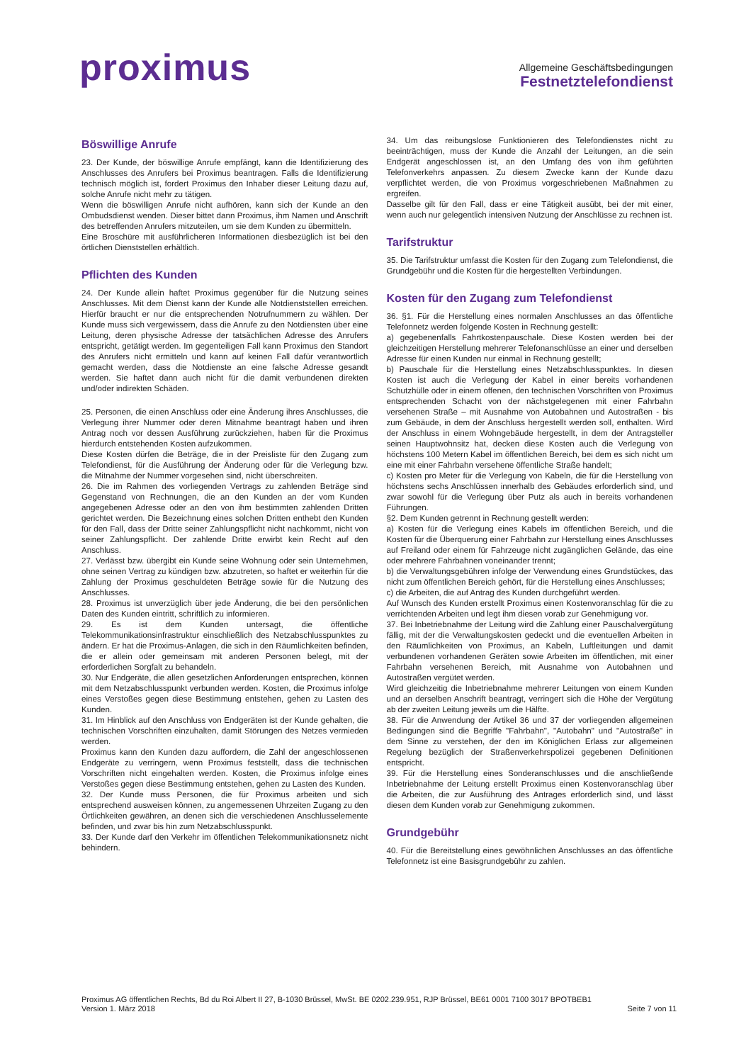proximus
Allgemeine Geschäftsbedingungen
Festnetztelefondienst
Böswillige Anrufe
23. Der Kunde, der böswillige Anrufe empfängt, kann die Identifizierung des Anschlusses des Anrufers bei Proximus beantragen. Falls die Identifizierung technisch möglich ist, fordert Proximus den Inhaber dieser Leitung dazu auf, solche Anrufe nicht mehr zu tätigen.
Wenn die böswilligen Anrufe nicht aufhören, kann sich der Kunde an den Ombudsdienst wenden. Dieser bittet dann Proximus, ihm Namen und Anschrift des betreffenden Anrufers mitzuteilen, um sie dem Kunden zu übermitteln.
Eine Broschüre mit ausführlicheren Informationen diesbezüglich ist bei den örtlichen Dienststellen erhältlich.
Pflichten des Kunden
24. Der Kunde allein haftet Proximus gegenüber für die Nutzung seines Anschlusses. Mit dem Dienst kann der Kunde alle Notdienststellen erreichen. Hierfür braucht er nur die entsprechenden Notrufnummern zu wählen. Der Kunde muss sich vergewissern, dass die Anrufe zu den Notdiensten über eine Leitung, deren physische Adresse der tatsächlichen Adresse des Anrufers entspricht, getätigt werden. Im gegenteiligen Fall kann Proximus den Standort des Anrufers nicht ermitteln und kann auf keinen Fall dafür verantwortlich gemacht werden, dass die Notdienste an eine falsche Adresse gesandt werden. Sie haftet dann auch nicht für die damit verbundenen direkten und/oder indirekten Schäden.
25. Personen, die einen Anschluss oder eine Änderung ihres Anschlusses, die Verlegung ihrer Nummer oder deren Mitnahme beantragt haben und ihren Antrag noch vor dessen Ausführung zurückziehen, haben für die Proximus hierdurch entstehenden Kosten aufzukommen.
Diese Kosten dürfen die Beträge, die in der Preisliste für den Zugang zum Telefondienst, für die Ausführung der Änderung oder für die Verlegung bzw. die Mitnahme der Nummer vorgesehen sind, nicht überschreiten.
26. Die im Rahmen des vorliegenden Vertrags zu zahlenden Beträge sind Gegenstand von Rechnungen, die an den Kunden an der vom Kunden angegebenen Adresse oder an den von ihm bestimmten zahlenden Dritten gerichtet werden. Die Bezeichnung eines solchen Dritten enthebt den Kunden für den Fall, dass der Dritte seiner Zahlungspflicht nicht nachkommt, nicht von seiner Zahlungspflicht. Der zahlende Dritte erwirbt kein Recht auf den Anschluss.
27. Verlässt bzw. übergibt ein Kunde seine Wohnung oder sein Unternehmen, ohne seinen Vertrag zu kündigen bzw. abzutreten, so haftet er weiterhin für die Zahlung der Proximus geschuldeten Beträge sowie für die Nutzung des Anschlusses.
28. Proximus ist unverzüglich über jede Änderung, die bei den persönlichen Daten des Kunden eintritt, schriftlich zu informieren.
29. Es ist dem Kunden untersagt, die öffentliche Telekommunikationsinfrastruktur einschließlich des Netzabschlusspunktes zu ändern. Er hat die Proximus-Anlagen, die sich in den Räumlichkeiten befinden, die er allein oder gemeinsam mit anderen Personen belegt, mit der erforderlichen Sorgfalt zu behandeln.
30. Nur Endgeräte, die allen gesetzlichen Anforderungen entsprechen, können mit dem Netzabschlusspunkt verbunden werden. Kosten, die Proximus infolge eines Verstoßes gegen diese Bestimmung entstehen, gehen zu Lasten des Kunden.
31. Im Hinblick auf den Anschluss von Endgeräten ist der Kunde gehalten, die technischen Vorschriften einzuhalten, damit Störungen des Netzes vermieden werden.
Proximus kann den Kunden dazu auffordern, die Zahl der angeschlossenen Endgeräte zu verringern, wenn Proximus feststellt, dass die technischen Vorschriften nicht eingehalten werden. Kosten, die Proximus infolge eines Verstoßes gegen diese Bestimmung entstehen, gehen zu Lasten des Kunden.
32. Der Kunde muss Personen, die für Proximus arbeiten und sich entsprechend ausweisen können, zu angemessenen Uhrzeiten Zugang zu den Örtlichkeiten gewähren, an denen sich die verschiedenen Anschlusselemente befinden, und zwar bis hin zum Netzabschlusspunkt.
33. Der Kunde darf den Verkehr im öffentlichen Telekommunikationsnetz nicht behindern.
34. Um das reibungslose Funktionieren des Telefondienstes nicht zu beeinträchtigen, muss der Kunde die Anzahl der Leitungen, an die sein Endgerät angeschlossen ist, an den Umfang des von ihm geführten Telefonverkehrs anpassen. Zu diesem Zwecke kann der Kunde dazu verpflichtet werden, die von Proximus vorgeschriebenen Maßnahmen zu ergreifen.
Dasselbe gilt für den Fall, dass er eine Tätigkeit ausübt, bei der mit einer, wenn auch nur gelegentlich intensiven Nutzung der Anschlüsse zu rechnen ist.
Tarifstruktur
35. Die Tarifstruktur umfasst die Kosten für den Zugang zum Telefondienst, die Grundgebühr und die Kosten für die hergestellten Verbindungen.
Kosten für den Zugang zum Telefondienst
36. §1. Für die Herstellung eines normalen Anschlusses an das öffentliche Telefonnetz werden folgende Kosten in Rechnung gestellt:
a) gegebenenfalls Fahrtkostenpauschale. Diese Kosten werden bei der gleichzeitigen Herstellung mehrerer Telefonanschlüsse an einer und derselben Adresse für einen Kunden nur einmal in Rechnung gestellt;
b) Pauschale für die Herstellung eines Netzabschlusspunktes. In diesen Kosten ist auch die Verlegung der Kabel in einer bereits vorhandenen Schutzhülle oder in einem offenen, den technischen Vorschriften von Proximus entsprechenden Schacht von der nächstgelegenen mit einer Fahrbahn versehenen Straße – mit Ausnahme von Autobahnen und Autostraßen - bis zum Gebäude, in dem der Anschluss hergestellt werden soll, enthalten. Wird der Anschluss in einem Wohngebäude hergestellt, in dem der Antragsteller seinen Hauptwohnsitz hat, decken diese Kosten auch die Verlegung von höchstens 100 Metern Kabel im öffentlichen Bereich, bei dem es sich nicht um eine mit einer Fahrbahn versehene öffentliche Straße handelt;
c) Kosten pro Meter für die Verlegung von Kabeln, die für die Herstellung von höchstens sechs Anschlüssen innerhalb des Gebäudes erforderlich sind, und zwar sowohl für die Verlegung über Putz als auch in bereits vorhandenen Führungen.
§2. Dem Kunden getrennt in Rechnung gestellt werden:
a) Kosten für die Verlegung eines Kabels im öffentlichen Bereich, und die Kosten für die Überquerung einer Fahrbahn zur Herstellung eines Anschlusses auf Freiland oder einem für Fahrzeuge nicht zugänglichen Gelände, das eine oder mehrere Fahrbahnen voneinander trennt;
b) die Verwaltungsgebühren infolge der Verwendung eines Grundstückes, das nicht zum öffentlichen Bereich gehört, für die Herstellung eines Anschlusses;
c) die Arbeiten, die auf Antrag des Kunden durchgeführt werden.
Auf Wunsch des Kunden erstellt Proximus einen Kostenvoranschlag für die zu verrichtenden Arbeiten und legt ihm diesen vorab zur Genehmigung vor.
37. Bei Inbetriebnahme der Leitung wird die Zahlung einer Pauschalvergütung fällig, mit der die Verwaltungskosten gedeckt und die eventuellen Arbeiten in den Räumlichkeiten von Proximus, an Kabeln, Luftleitungen und damit verbundenen vorhandenen Geräten sowie Arbeiten im öffentlichen, mit einer Fahrbahn versehenen Bereich, mit Ausnahme von Autobahnen und Autostraßen vergütet werden.
Wird gleichzeitig die Inbetriebnahme mehrerer Leitungen von einem Kunden und an derselben Anschrift beantragt, verringert sich die Höhe der Vergütung ab der zweiten Leitung jeweils um die Hälfte.
38. Für die Anwendung der Artikel 36 und 37 der vorliegenden allgemeinen Bedingungen sind die Begriffe "Fahrbahn", "Autobahn" und "Autostraße" in dem Sinne zu verstehen, der den im Königlichen Erlass zur allgemeinen Regelung bezüglich der Straßenverkehrspolizei gegebenen Definitionen entspricht.
39. Für die Herstellung eines Sonderanschlusses und die anschließende Inbetriebnahme der Leitung erstellt Proximus einen Kostenvoranschlag über die Arbeiten, die zur Ausführung des Antrages erforderlich sind, und lässt diesen dem Kunden vorab zur Genehmigung zukommen.
Grundgebühr
40. Für die Bereitstellung eines gewöhnlichen Anschlusses an das öffentliche Telefonnetz ist eine Basisgrundgebühr zu zahlen.
Proximus AG öffentlichen Rechts, Bd du Roi Albert II 27, B-1030 Brüssel, MwSt. BE 0202.239.951, RJP Brüssel, BE61 0001 7100 3017 BPOTBEB1
Version 1. März 2018 Seite 7 von 11